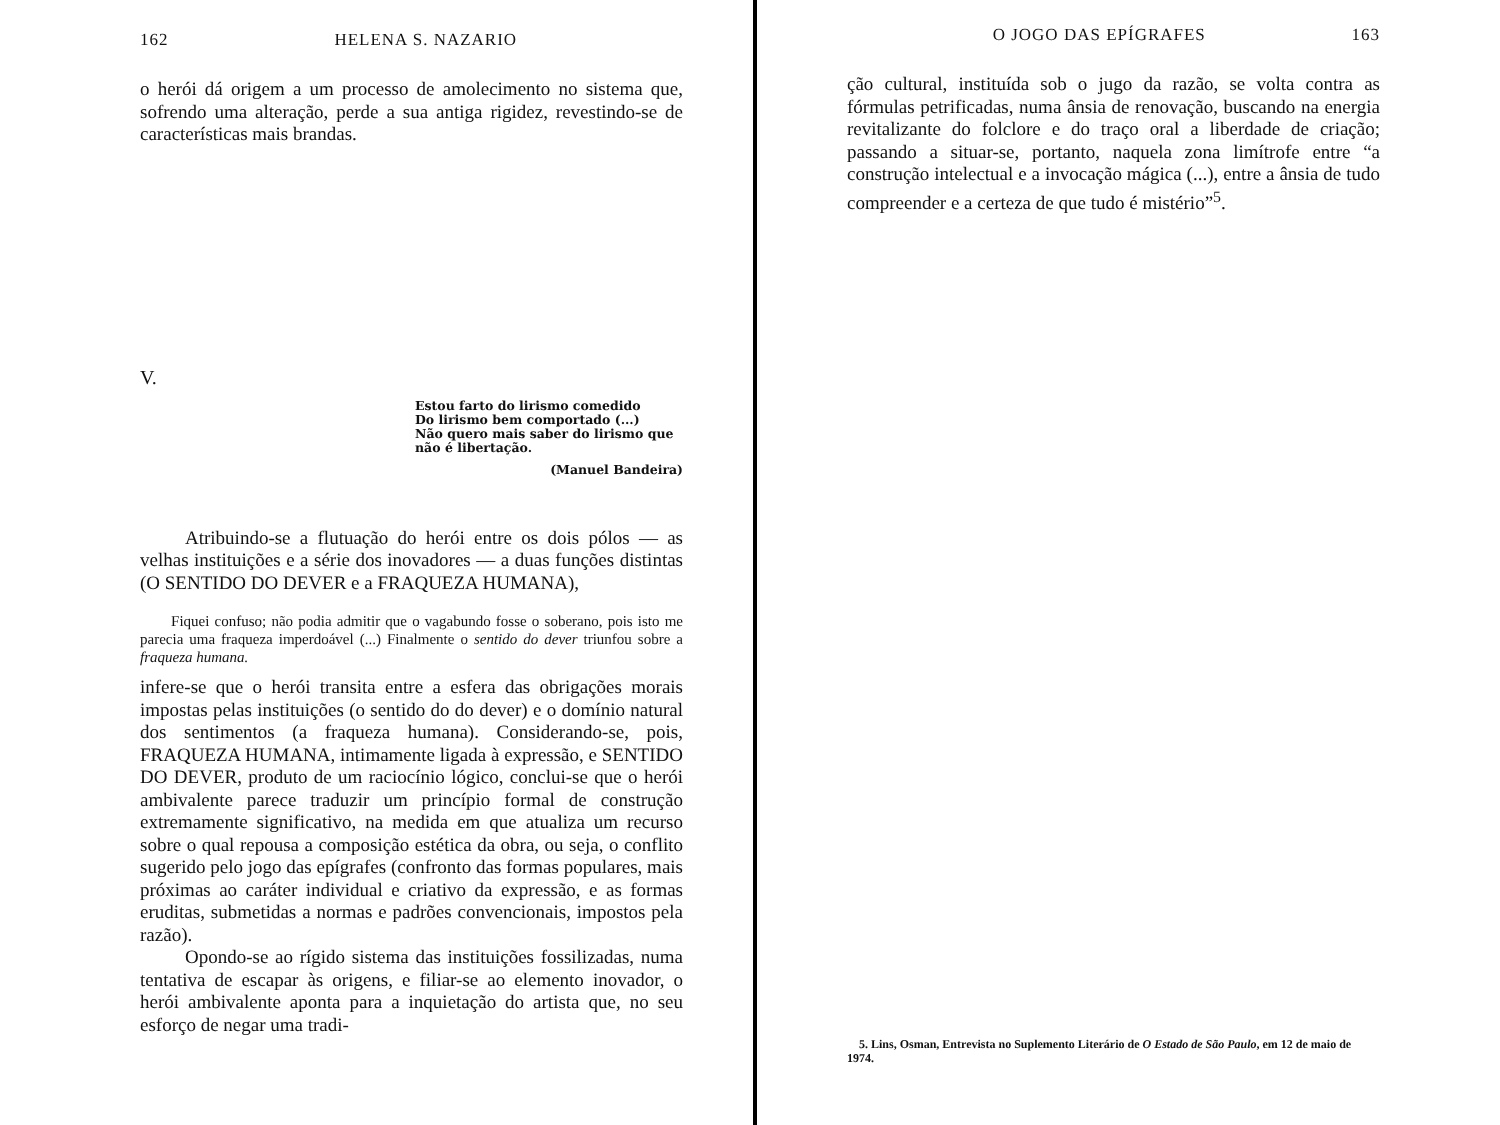162 HELENA S. NAZARIO
o herói dá origem a um processo de amolecimento no sistema que, sofrendo uma alteração, perde a sua antiga rigidez, revestindo-se de características mais brandas.
V.
Estou farto do lirismo comedido
Do lirismo bem comportado (...)
Não quero mais saber do lirismo que não é libertação.
(Manuel Bandeira)
Atribuindo-se a flutuação do herói entre os dois pólos — as velhas instituições e a série dos inovadores — a duas funções distintas (O SENTIDO DO DEVER e a FRAQUEZA HUMANA),
Fiquei confuso; não podia admitir que o vagabundo fosse o soberano, pois isto me parecia uma fraqueza imperdoável (...) Finalmente o sentido do dever triunfou sobre a fraqueza humana.
infere-se que o herói transita entre a esfera das obrigações morais impostas pelas instituições (o sentido do do dever) e o domínio natural dos sentimentos (a fraqueza humana). Considerando-se, pois, FRAQUEZA HUMANA, intimamente ligada à expressão, e SENTIDO DO DEVER, produto de um raciocínio lógico, conclui-se que o herói ambivalente parece traduzir um princípio formal de construção extremamente significativo, na medida em que atualiza um recurso sobre o qual repousa a composição estética da obra, ou seja, o conflito sugerido pelo jogo das epígrafes (confronto das formas populares, mais próximas ao caráter individual e criativo da expressão, e as formas eruditas, submetidas a normas e padrões convencionais, impostos pela razão).
Opondo-se ao rígido sistema das instituições fossilizadas, numa tentativa de escapar às origens, e filiar-se ao elemento inovador, o herói ambivalente aponta para a inquietação do artista que, no seu esforço de negar uma tradi-
O JOGO DAS EPÍGRAFES 163
ção cultural, instituída sob o jugo da razão, se volta contra as fórmulas petrificadas, numa ânsia de renovação, buscando na energia revitalizante do folclore e do traço oral a liberdade de criação; passando a situar-se, portanto, naquela zona limítrofe entre “a construção intelectual e a invocação mágica (...), entre a ânsia de tudo compreender e a certeza de que tudo é mistério”<sup>5</sup>.
5. Lins, Osman, Entrevista no Suplemento Literário de O Estado de São Paulo, em 12 de maio de 1974.